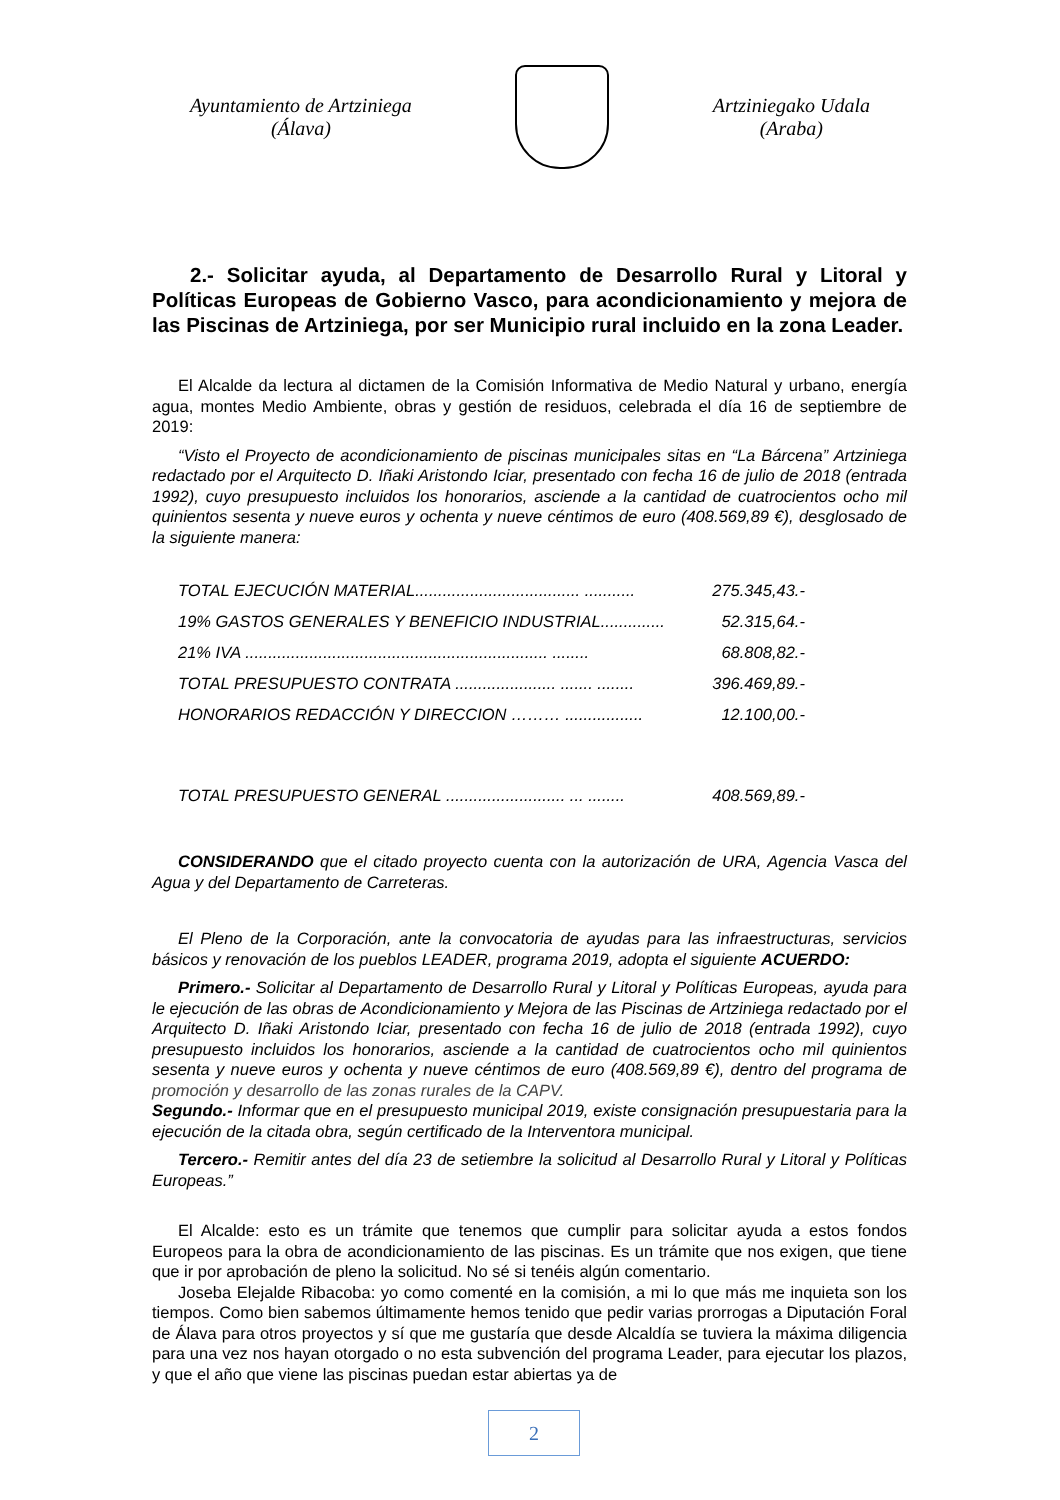Ayuntamiento de Artziniega
(Álava)
Artziniegako Udala
(Araba)
2.- Solicitar ayuda, al Departamento de Desarrollo Rural y Litoral y Políticas Europeas de Gobierno Vasco, para acondicionamiento y mejora de las Piscinas de Artziniega, por ser Municipio rural incluido en la zona Leader.
El Alcalde da lectura al dictamen de la Comisión Informativa de Medio Natural y urbano, energía agua, montes Medio Ambiente, obras y gestión de residuos, celebrada el día 16 de septiembre de 2019:
“Visto el Proyecto de acondicionamiento de piscinas municipales sitas en “La Bárcena” Artziniega redactado por el Arquitecto D. Iñaki Aristondo Iciar, presentado con fecha 16 de julio de 2018 (entrada 1992), cuyo presupuesto incluidos los honorarios, asciende a la cantidad de cuatrocientos ocho mil quinientos sesenta y nueve euros y ochenta y nueve céntimos de euro (408.569,89 €), desglosado de la siguiente manera:
| TOTAL EJECUCIÓN MATERIAL.................................... ........... | 275.345,43.- |
| 19% GASTOS GENERALES Y BENEFICIO INDUSTRIAL.............. | 52.315,64.- |
| 21% IVA .................................................................. ........ | 68.808,82.- |
| TOTAL PRESUPUESTO CONTRATA ...................... ....... ........ | 396.469,89.- |
| HONORARIOS REDACCIÓN Y DIRECCION ……… ................. | 12.100,00.- |
| TOTAL PRESUPUESTO GENERAL .......................... ... ........ | 408.569,89.- |
CONSIDERANDO que el citado proyecto cuenta con la autorización de URA, Agencia Vasca del Agua y del Departamento de Carreteras.
El Pleno de la Corporación, ante la convocatoria de ayudas para las infraestructuras, servicios básicos y renovación de los pueblos LEADER, programa 2019, adopta el siguiente ACUERDO:
Primero.- Solicitar al Departamento de Desarrollo Rural y Litoral y Políticas Europeas, ayuda para le ejecución de las obras de Acondicionamiento y Mejora de las Piscinas de Artziniega redactado por el Arquitecto D. Iñaki Aristondo Iciar, presentado con fecha 16 de julio de 2018 (entrada 1992), cuyo presupuesto incluidos los honorarios, asciende a la cantidad de cuatrocientos ocho mil quinientos sesenta y nueve euros y ochenta y nueve céntimos de euro (408.569,89 €), dentro del programa de promoción y desarrollo de las zonas rurales de la CAPV.
Segundo.- Informar que en el presupuesto municipal 2019, existe consignación presupuestaria para la ejecución de la citada obra, según certificado de la Interventora municipal.
Tercero.- Remitir antes del día 23 de setiembre la solicitud al Desarrollo Rural y Litoral y Políticas Europeas.”
El Alcalde: esto es un trámite que tenemos que cumplir para solicitar ayuda a estos fondos Europeos para la obra de acondicionamiento de las piscinas. Es un trámite que nos exigen, que tiene que ir por aprobación de pleno la solicitud. No sé si tenéis algún comentario.
Joseba Elejalde Ribacoba: yo como comenté en la comisión, a mi lo que más me inquieta son los tiempos. Como bien sabemos últimamente hemos tenido que pedir varias prorrogas a Diputación Foral de Álava para otros proyectos y sí que me gustaría que desde Alcaldía se tuviera la máxima diligencia para una vez nos hayan otorgado o no esta subvención del programa Leader, para ejecutar los plazos, y que el año que viene las piscinas puedan estar abiertas ya de
2